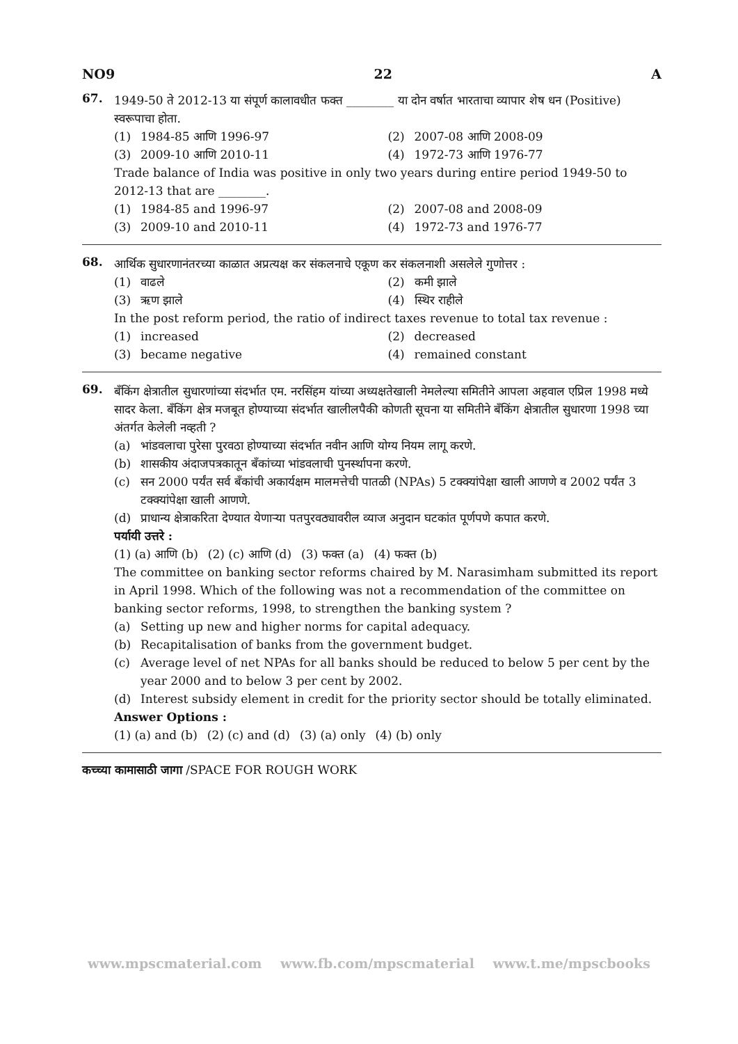NO9 22 A
67.
1949-50 ते 2012-13 या संपूर्ण कालावधीत फक्त ________ या दोन वर्षात भारताचा व्यापार शेष धन (Positive) स्वरूपाचा होता.
(1) 1984-85 आणि 1996-97
(2) 2007-08 आणि 2008-09
(3) 2009-10 आणि 2010-11
(4) 1972-73 आणि 1976-77
Trade balance of India was positive in only two years during entire period 1949-50 to 2012-13 that are ________.
(1) 1984-85 and 1996-97
(2) 2007-08 and 2008-09
(3) 2009-10 and 2010-11
(4) 1972-73 and 1976-77
68.
आर्थिक सुधारणानंतरच्या काळात अप्रत्यक्ष कर संकलनाचे एकूण कर संकलनाशी असलेले गुणोत्तर :
(1) वाढले
(2) कमी झाले
(3) ऋण झाले
(4) स्थिर राहीले
In the post reform period, the ratio of indirect taxes revenue to total tax revenue :
(1) increased
(2) decreased
(3) became negative
(4) remained constant
69.
बँकिंग क्षेत्रातील सुधारणांच्या संदर्भात एम. नरसिंहम यांच्या अध्यक्षतेखाली नेमलेल्या समितीने आपला अहवाल एप्रिल 1998 मध्ये सादर केला. बँकिंग क्षेत्र मजबूत होण्याच्या संदर्भात खालीलपैकी कोणती सूचना या समितीने बँकिंग क्षेत्रातील सुधारणा 1998 च्या अंतर्गत केलेली नव्हती ?
(a) भांडवलाचा पुरेसा पुरवठा होण्याच्या संदर्भात नवीन आणि योग्य नियम लागू करणे.
(b) शासकीय अंदाजपत्रकातून बँकांच्या भांडवलाची पुनर्स्थापना करणे.
(c) सन 2000 पर्यंत सर्व बँकांची अकार्यक्षम मालमत्तेची पातळी (NPAs) 5 टक्क्यांपेक्षा खाली आणणे व 2002 पर्यंत 3 टक्क्यांपेक्षा खाली आणणे.
(d) प्राधान्य क्षेत्राकरिता देण्यात येणाऱ्या पतपुरवठ्यावरील व्याज अनुदान घटकांत पूर्णपणे कपात करणे.
पर्यायी उत्तरे :
(1) (a) आणि (b) (2) (c) आणि (d) (3) फक्त (a) (4) फक्त (b)
The committee on banking sector reforms chaired by M. Narasimham submitted its report in April 1998. Which of the following was not a recommendation of the committee on banking sector reforms, 1998, to strengthen the banking system ?
(a) Setting up new and higher norms for capital adequacy.
(b) Recapitalisation of banks from the government budget.
(c) Average level of net NPAs for all banks should be reduced to below 5 per cent by the year 2000 and to below 3 per cent by 2002.
(d) Interest subsidy element in credit for the priority sector should be totally eliminated.
Answer Options :
(1) (a) and (b) (2) (c) and (d) (3) (a) only (4) (b) only
कच्च्या कामासाठी जागा /SPACE FOR ROUGH WORK
www.mpscmaterial.com www.fb.com/mpscmaterial www.t.me/mpscbooks